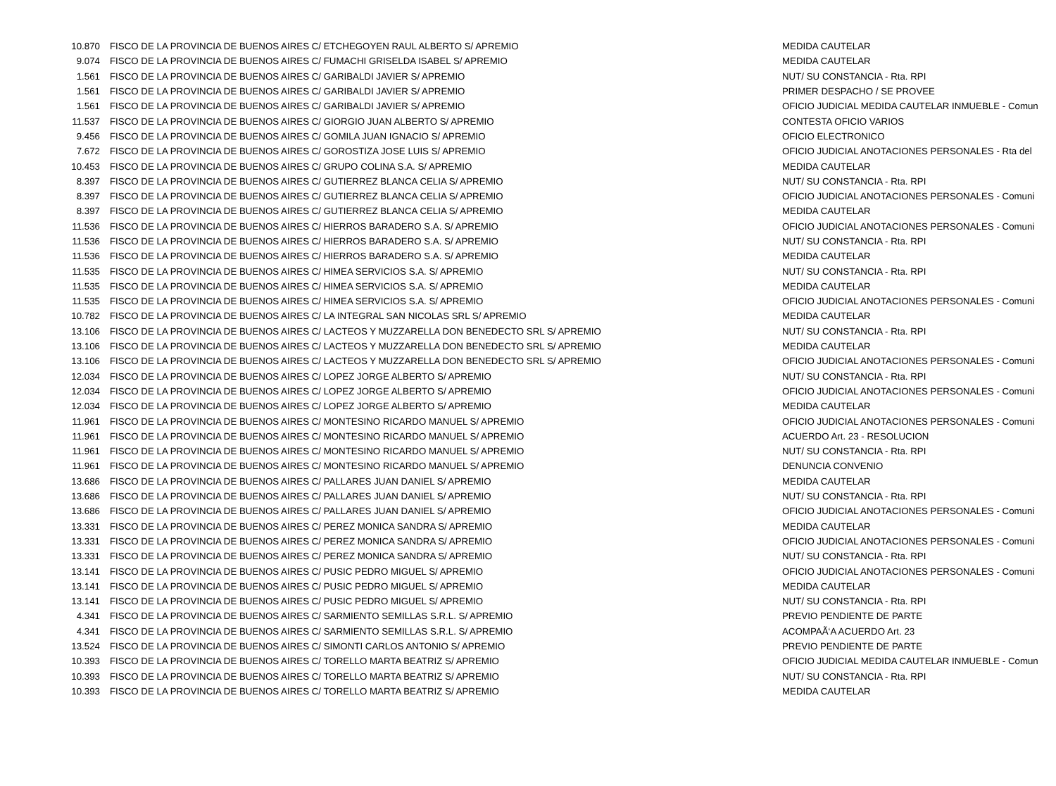| 10.870 | FISCO DE LA PROVINCIA DE BUENOS AIRES C/ ETCHEGOYEN RAUL ALBERTO S/ APREMIO | MEDIDA CAUTELAR |
| 9.074 | FISCO DE LA PROVINCIA DE BUENOS AIRES C/ FUMACHI GRISELDA ISABEL S/ APREMIO | MEDIDA CAUTELAR |
| 1.561 | FISCO DE LA PROVINCIA DE BUENOS AIRES C/ GARIBALDI JAVIER S/ APREMIO | NUT/ SU CONSTANCIA - Rta. RPI |
| 1.561 | FISCO DE LA PROVINCIA DE BUENOS AIRES C/ GARIBALDI JAVIER S/ APREMIO | PRIMER DESPACHO / SE PROVEE |
| 1.561 | FISCO DE LA PROVINCIA DE BUENOS AIRES C/ GARIBALDI JAVIER S/ APREMIO | OFICIO JUDICIAL MEDIDA CAUTELAR INMUEBLE - Comun |
| 11.537 | FISCO DE LA PROVINCIA DE BUENOS AIRES C/ GIORGIO JUAN ALBERTO S/ APREMIO | CONTESTA OFICIO VARIOS |
| 9.456 | FISCO DE LA PROVINCIA DE BUENOS AIRES C/ GOMILA JUAN IGNACIO S/ APREMIO | OFICIO ELECTRONICO |
| 7.672 | FISCO DE LA PROVINCIA DE BUENOS AIRES C/ GOROSTIZA JOSE LUIS S/ APREMIO | OFICIO JUDICIAL ANOTACIONES PERSONALES - Rta del |
| 10.453 | FISCO DE LA PROVINCIA DE BUENOS AIRES C/ GRUPO COLINA S.A. S/ APREMIO | MEDIDA CAUTELAR |
| 8.397 | FISCO DE LA PROVINCIA DE BUENOS AIRES C/ GUTIERREZ BLANCA CELIA S/ APREMIO | NUT/ SU CONSTANCIA - Rta. RPI |
| 8.397 | FISCO DE LA PROVINCIA DE BUENOS AIRES C/ GUTIERREZ BLANCA CELIA S/ APREMIO | OFICIO JUDICIAL ANOTACIONES PERSONALES - Comuni |
| 8.397 | FISCO DE LA PROVINCIA DE BUENOS AIRES C/ GUTIERREZ BLANCA CELIA S/ APREMIO | MEDIDA CAUTELAR |
| 11.536 | FISCO DE LA PROVINCIA DE BUENOS AIRES C/ HIERROS BARADERO S.A. S/ APREMIO | OFICIO JUDICIAL ANOTACIONES PERSONALES - Comuni |
| 11.536 | FISCO DE LA PROVINCIA DE BUENOS AIRES C/ HIERROS BARADERO S.A. S/ APREMIO | NUT/ SU CONSTANCIA - Rta. RPI |
| 11.536 | FISCO DE LA PROVINCIA DE BUENOS AIRES C/ HIERROS BARADERO S.A. S/ APREMIO | MEDIDA CAUTELAR |
| 11.535 | FISCO DE LA PROVINCIA DE BUENOS AIRES C/ HIMEA SERVICIOS S.A. S/ APREMIO | NUT/ SU CONSTANCIA - Rta. RPI |
| 11.535 | FISCO DE LA PROVINCIA DE BUENOS AIRES C/ HIMEA SERVICIOS S.A. S/ APREMIO | MEDIDA CAUTELAR |
| 11.535 | FISCO DE LA PROVINCIA DE BUENOS AIRES C/ HIMEA SERVICIOS S.A. S/ APREMIO | OFICIO JUDICIAL ANOTACIONES PERSONALES - Comuni |
| 10.782 | FISCO DE LA PROVINCIA DE BUENOS AIRES C/ LA INTEGRAL SAN NICOLAS SRL S/ APREMIO | MEDIDA CAUTELAR |
| 13.106 | FISCO DE LA PROVINCIA DE BUENOS AIRES C/ LACTEOS Y MUZZARELLA DON BENEDECTO SRL S/ APREMIO | NUT/ SU CONSTANCIA - Rta. RPI |
| 13.106 | FISCO DE LA PROVINCIA DE BUENOS AIRES C/ LACTEOS Y MUZZARELLA DON BENEDECTO SRL S/ APREMIO | MEDIDA CAUTELAR |
| 13.106 | FISCO DE LA PROVINCIA DE BUENOS AIRES C/ LACTEOS Y MUZZARELLA DON BENEDECTO SRL S/ APREMIO | OFICIO JUDICIAL ANOTACIONES PERSONALES - Comuni |
| 12.034 | FISCO DE LA PROVINCIA DE BUENOS AIRES C/ LOPEZ JORGE ALBERTO S/ APREMIO | NUT/ SU CONSTANCIA - Rta. RPI |
| 12.034 | FISCO DE LA PROVINCIA DE BUENOS AIRES C/ LOPEZ JORGE ALBERTO S/ APREMIO | OFICIO JUDICIAL ANOTACIONES PERSONALES - Comuni |
| 12.034 | FISCO DE LA PROVINCIA DE BUENOS AIRES C/ LOPEZ JORGE ALBERTO S/ APREMIO | MEDIDA CAUTELAR |
| 11.961 | FISCO DE LA PROVINCIA DE BUENOS AIRES C/ MONTESINO RICARDO MANUEL S/ APREMIO | OFICIO JUDICIAL ANOTACIONES PERSONALES - Comuni |
| 11.961 | FISCO DE LA PROVINCIA DE BUENOS AIRES C/ MONTESINO RICARDO MANUEL S/ APREMIO | ACUERDO Art. 23 - RESOLUCION |
| 11.961 | FISCO DE LA PROVINCIA DE BUENOS AIRES C/ MONTESINO RICARDO MANUEL S/ APREMIO | NUT/ SU CONSTANCIA - Rta. RPI |
| 11.961 | FISCO DE LA PROVINCIA DE BUENOS AIRES C/ MONTESINO RICARDO MANUEL S/ APREMIO | DENUNCIA CONVENIO |
| 13.686 | FISCO DE LA PROVINCIA DE BUENOS AIRES C/ PALLARES JUAN DANIEL S/ APREMIO | MEDIDA CAUTELAR |
| 13.686 | FISCO DE LA PROVINCIA DE BUENOS AIRES C/ PALLARES JUAN DANIEL S/ APREMIO | NUT/ SU CONSTANCIA - Rta. RPI |
| 13.686 | FISCO DE LA PROVINCIA DE BUENOS AIRES C/ PALLARES JUAN DANIEL S/ APREMIO | OFICIO JUDICIAL ANOTACIONES PERSONALES - Comuni |
| 13.331 | FISCO DE LA PROVINCIA DE BUENOS AIRES C/ PEREZ MONICA SANDRA S/ APREMIO | MEDIDA CAUTELAR |
| 13.331 | FISCO DE LA PROVINCIA DE BUENOS AIRES C/ PEREZ MONICA SANDRA S/ APREMIO | OFICIO JUDICIAL ANOTACIONES PERSONALES - Comuni |
| 13.331 | FISCO DE LA PROVINCIA DE BUENOS AIRES C/ PEREZ MONICA SANDRA S/ APREMIO | NUT/ SU CONSTANCIA - Rta. RPI |
| 13.141 | FISCO DE LA PROVINCIA DE BUENOS AIRES C/ PUSIC PEDRO MIGUEL S/ APREMIO | OFICIO JUDICIAL ANOTACIONES PERSONALES - Comuni |
| 13.141 | FISCO DE LA PROVINCIA DE BUENOS AIRES C/ PUSIC PEDRO MIGUEL S/ APREMIO | MEDIDA CAUTELAR |
| 13.141 | FISCO DE LA PROVINCIA DE BUENOS AIRES C/ PUSIC PEDRO MIGUEL S/ APREMIO | NUT/ SU CONSTANCIA - Rta. RPI |
| 4.341 | FISCO DE LA PROVINCIA DE BUENOS AIRES C/ SARMIENTO SEMILLAS S.R.L. S/ APREMIO | PREVIO PENDIENTE DE PARTE |
| 4.341 | FISCO DE LA PROVINCIA DE BUENOS AIRES C/ SARMIENTO SEMILLAS S.R.L. S/ APREMIO | ACOMPAÃ‘A ACUERDO Art. 23 |
| 13.524 | FISCO DE LA PROVINCIA DE BUENOS AIRES C/ SIMONTI CARLOS ANTONIO S/ APREMIO | PREVIO PENDIENTE DE PARTE |
| 10.393 | FISCO DE LA PROVINCIA DE BUENOS AIRES C/ TORELLO MARTA BEATRIZ S/ APREMIO | OFICIO JUDICIAL MEDIDA CAUTELAR INMUEBLE - Comun |
| 10.393 | FISCO DE LA PROVINCIA DE BUENOS AIRES C/ TORELLO MARTA BEATRIZ S/ APREMIO | NUT/ SU CONSTANCIA - Rta. RPI |
| 10.393 | FISCO DE LA PROVINCIA DE BUENOS AIRES C/ TORELLO MARTA BEATRIZ S/ APREMIO | MEDIDA CAUTELAR |